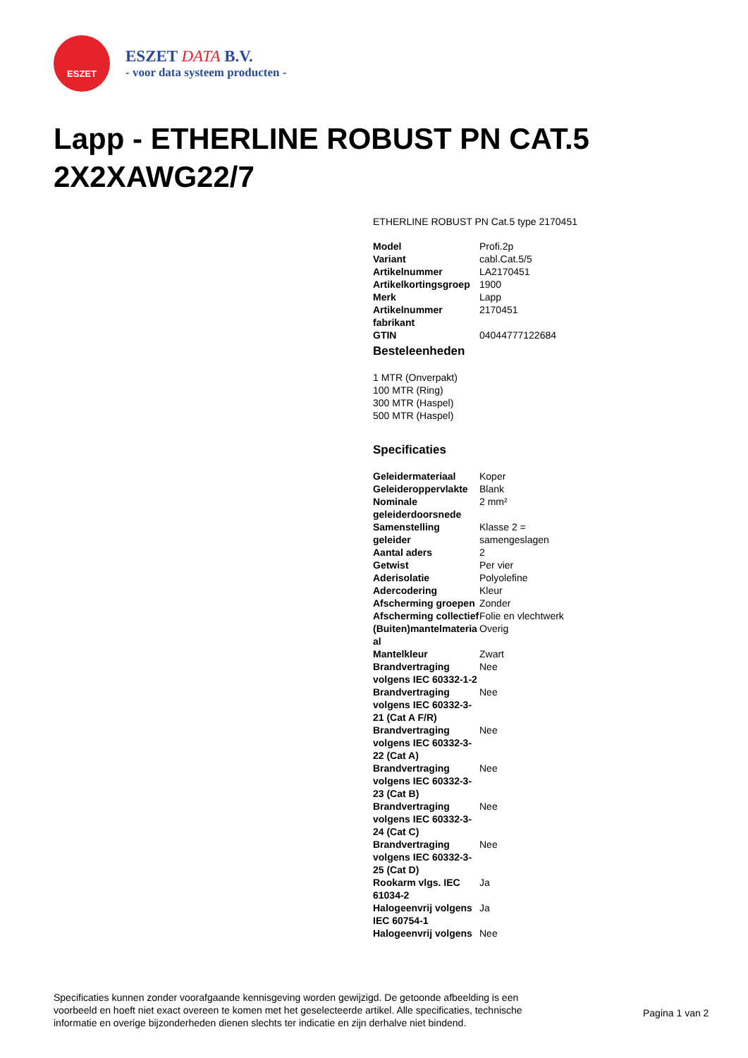ESZET
ESZET DATA B.V.
- voor data systeem producten -
Lapp - ETHERLINE ROBUST PN CAT.5 2X2XAWG22/7
ETHERLINE ROBUST PN Cat.5 type 2170451
| Model | Profi.2p |
| Variant | cabl.Cat.5/5 |
| Artikelnummer | LA2170451 |
| Artikelkortingsgroep | 1900 |
| Merk | Lapp |
| Artikelnummer fabrikant | 2170451 |
| GTIN | 04044777122684 |
Besteleenheden
1 MTR (Onverpakt)
100 MTR (Ring)
300 MTR (Haspel)
500 MTR (Haspel)
Specificaties
| Geleidermateriaal | Koper |
| Geleideroppervlakte | Blank |
| Nominale geleiderdoorsnede | 2 mm² |
| Samenstelling geleider | Klasse 2 = samengeslagen |
| Aantal aders | 2 |
| Getwist | Per vier |
| Aderisolatie | Polyolefine |
| Adercodering | Kleur |
| Afscherming groepen | Zonder |
| Afscherming collectief | Folie en vlechtwerk |
| (Buiten)mantelmateria al | Overig |
| Mantelkleur | Zwart |
| Brandvertraging volgens IEC 60332-1-2 | Nee |
| Brandvertraging volgens IEC 60332-3-21 (Cat A F/R) | Nee |
| Brandvertraging volgens IEC 60332-3-22 (Cat A) | Nee |
| Brandvertraging volgens IEC 60332-3-23 (Cat B) | Nee |
| Brandvertraging volgens IEC 60332-3-24 (Cat C) | Nee |
| Brandvertraging volgens IEC 60332-3-25 (Cat D) | Nee |
| Rookarm vlgs. IEC 61034-2 | Ja |
| Halogeenvrij volgens IEC 60754-1 | Ja |
| Halogeenvrij volgens | Nee |
Specificaties kunnen zonder voorafgaande kennisgeving worden gewijzigd. De getoonde afbeelding is een voorbeeld en hoeft niet exact overeen te komen met het geselecteerde artikel. Alle specificaties, technische informatie en overige bijzonderheden dienen slechts ter indicatie en zijn derhalve niet bindend.
Pagina 1 van 2